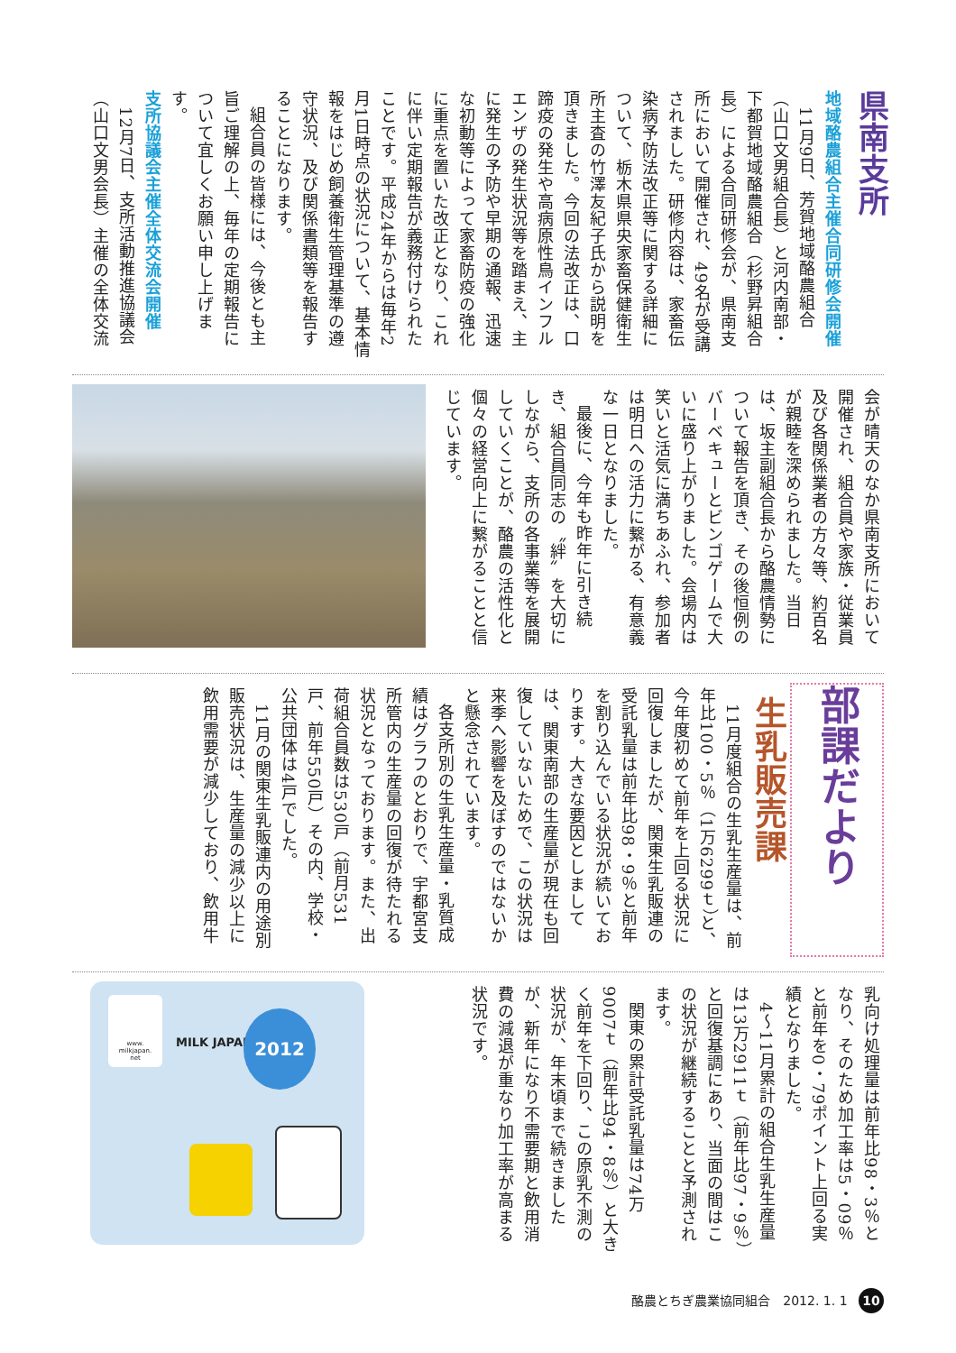県南支所
地域酪農組合主催合同研修会開催
11月9日、芳賀地域酪農組合（山口文男組合長）と河内南部・下都賀地域酪農組合（杉野昇組合長）による合同研修会が、県南支所において開催され、49名が受講されました。研修内容は、家畜伝染病予防法改正等に関する詳細について、栃木県県央家畜保健衛生所主査の竹澤友紀子氏から説明を頂きました。今回の法改正は、口蹄疫の発生や高病原性鳥インフルエンザの発生状況等を踏まえ、主に発生の予防や早期の通報、迅速な初動等によって家畜防疫の強化に重点を置いた改正となり、これに伴い定期報告が義務付けられたことです。平成24年からは毎年2月1日時点の状況について、基本情報をはじめ飼養衛生管理基準の遵守状況、及び関係書類等を報告することになります。
組合員の皆様には、今後とも主旨ご理解の上、毎年の定期報告について宜しくお願い申し上げます。
支所協議会主催全体交流会開催
12月7日、支所活動推進協議会（山口文男会長）主催の全体交流
会が晴天のなか県南支所において開催され、組合員や家族・従業員及び各関係業者の方々等、約百名が親睦を深められました。当日は、坂主副組合長から酪農情勢について報告を頂き、その後恒例のバーベキューとビンゴゲームで大いに盛り上がりました。会場内は笑いと活気に満ちあふれ、参加者は明日への活力に繋がる、有意義な一日となりました。
最後に、今年も昨年に引き続き、組合員同志の〝絆〟を大切にしながら、支所の各事業等を展開していくことが、酪農の活性化と個々の経営向上に繋がることと信じています。
部課だより
生乳販売課
11月度組合の生乳生産量は、前年比100・5％（1万6299ｔ）と、今年度初めて前年を上回る状況に回復しましたが、関東生乳販連の受託乳量は前年比98・9％と前年を割り込んでいる状況が続いております。大きな要因としましては、関東南部の生産量が現在も回復していないためで、この状況は来季へ影響を及ぼすのではないかと懸念されています。
各支所別の生乳生産量・乳質成績はグラフのとおりで、宇都宮支所管内の生産量の回復が待たれる状況となっております。また、出荷組合員数は530戸（前月531戸、前年550戸）その内、学校・公共団体は4戸でした。
11月の関東生乳販連内の用途別販売状況は、生産量の減少以上に飲用需要が減少しており、飲用牛
乳向け処理量は前年比98・3％となり、そのため加工率は5・09％と前年を0・79ポイント上回る実績となりました。
4〜11月累計の組合生乳生産量は13万2911ｔ（前年比97・9％）と回復基調にあり、当面の間はこの状況が継続することと予測されます。
関東の累計受託乳量は74万9007ｔ（前年比94・8％）と大きく前年を下回り、この原乳不測の状況が、年末頃まで続きましたが、新年になり不需要期と飲用消費の減退が重なり加工率が高まる状況です。
www.
milkjapan.
net
MILK JAPAN
2012
酪農とちぎ農業協同組合　2012. 1. 1 10